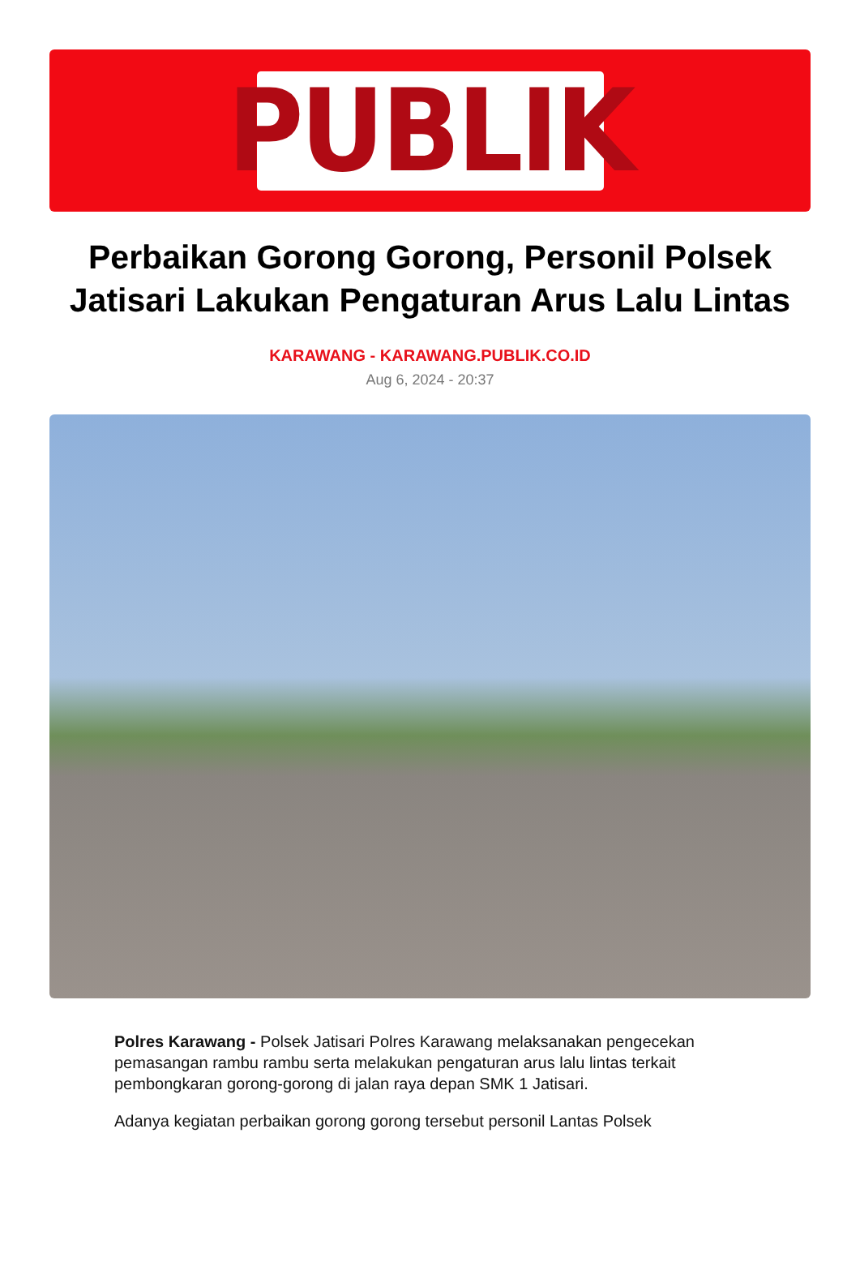PUBLIK
Perbaikan Gorong Gorong, Personil Polsek Jatisari Lakukan Pengaturan Arus Lalu Lintas
KARAWANG - KARAWANG.PUBLIK.CO.ID
Aug 6, 2024 - 20:37
Polres Karawang - Polsek Jatisari Polres Karawang melaksanakan pengecekan pemasangan rambu rambu serta melakukan pengaturan arus lalu lintas terkait pembongkaran gorong-gorong di jalan raya depan SMK 1 Jatisari.
Adanya kegiatan perbaikan gorong gorong tersebut personil Lantas Polsek